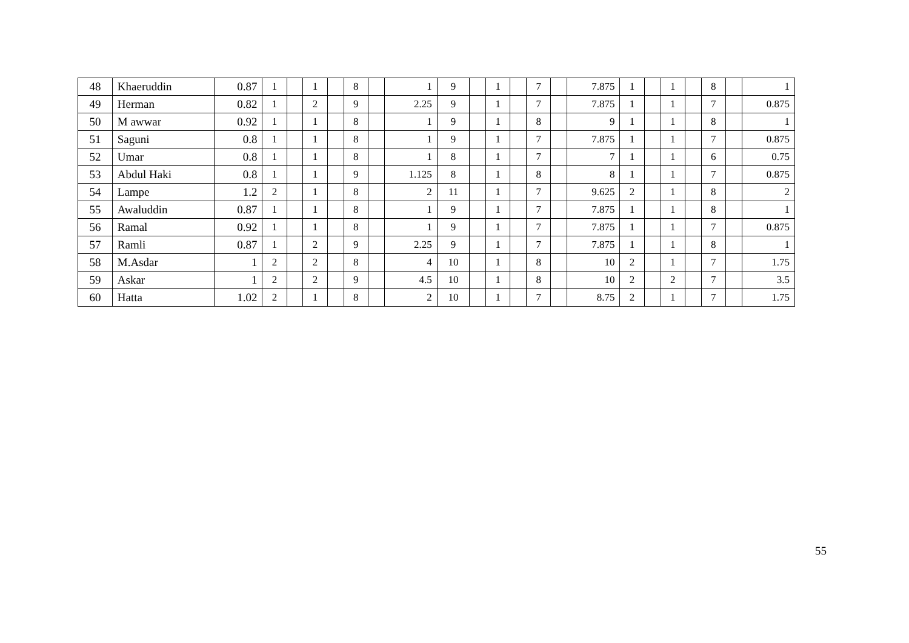| 48 | Khaeruddin | 0.87 | 1 | | 1 | | 8 | | 1 | 9 | | 1 | | 7 | | 7.875 | 1 | | 1 | | 8 | | 1 |
| 49 | Herman | 0.82 | 1 | | 2 | | 9 | | 2.25 | 9 | | 1 | | 7 | | 7.875 | 1 | | 1 | | 7 | | 0.875 |
| 50 | M awwar | 0.92 | 1 | | 1 | | 8 | | 1 | 9 | | 1 | | 8 | | 9 | 1 | | 1 | | 8 | | 1 |
| 51 | Saguni | 0.8 | 1 | | 1 | | 8 | | 1 | 9 | | 1 | | 7 | | 7.875 | 1 | | 1 | | 7 | | 0.875 |
| 52 | Umar | 0.8 | 1 | | 1 | | 8 | | 1 | 8 | | 1 | | 7 | | 7 | 1 | | 1 | | 6 | | 0.75 |
| 53 | Abdul Haki | 0.8 | 1 | | 1 | | 9 | | 1.125 | 8 | | 1 | | 8 | | 8 | 1 | | 1 | | 7 | | 0.875 |
| 54 | Lampe | 1.2 | 2 | | 1 | | 8 | | 2 | 11 | | 1 | | 7 | | 9.625 | 2 | | 1 | | 8 | | 2 |
| 55 | Awaluddin | 0.87 | 1 | | 1 | | 8 | | 1 | 9 | | 1 | | 7 | | 7.875 | 1 | | 1 | | 8 | | 1 |
| 56 | Ramal | 0.92 | 1 | | 1 | | 8 | | 1 | 9 | | 1 | | 7 | | 7.875 | 1 | | 1 | | 7 | | 0.875 |
| 57 | Ramli | 0.87 | 1 | | 2 | | 9 | | 2.25 | 9 | | 1 | | 7 | | 7.875 | 1 | | 1 | | 8 | | 1 |
| 58 | M.Asdar | 1 | 2 | | 2 | | 8 | | 4 | 10 | | 1 | | 8 | | 10 | 2 | | 1 | | 7 | | 1.75 |
| 59 | Askar | 1 | 2 | | 2 | | 9 | | 4.5 | 10 | | 1 | | 8 | | 10 | 2 | | 2 | | 7 | | 3.5 |
| 60 | Hatta | 1.02 | 2 | | 1 | | 8 | | 2 | 10 | | 1 | | 7 | | 8.75 | 2 | | 1 | | 7 | | 1.75 |
55